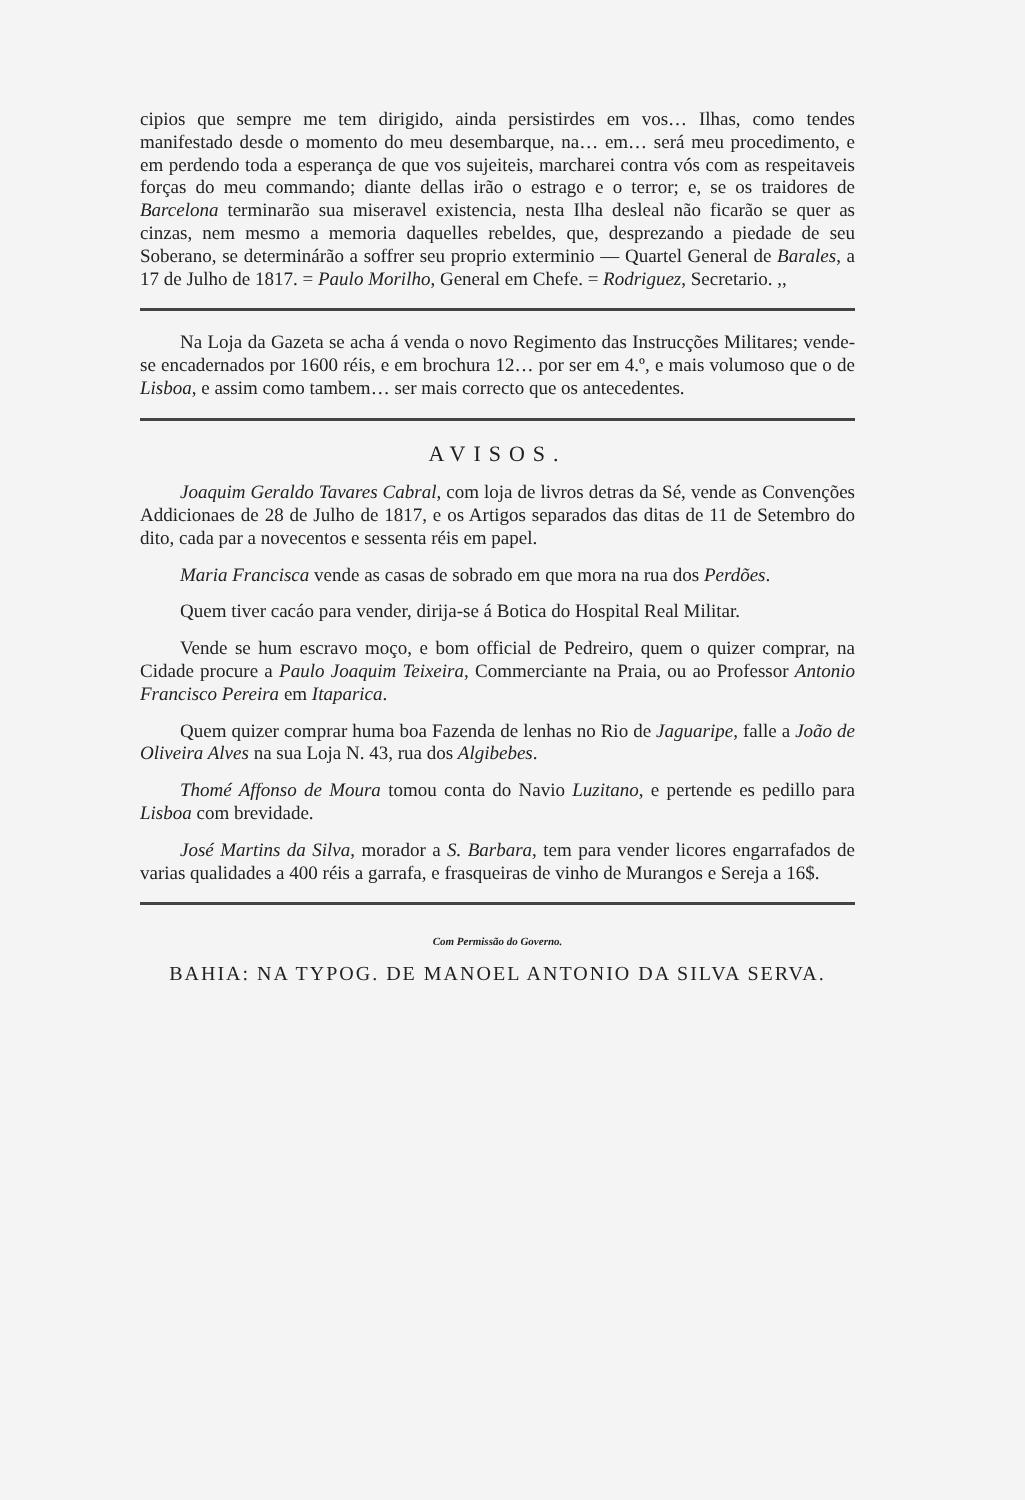cipios que sempre me tem dirigido, ainda persistirdes em vos… Ilhas, como tendes manifestado desde o momento do meu desembarque, na… em… será meu procedimento, e em perdendo toda a esperança de que vos sujeiteis, marcharei contra vós com as respeitaveis forças do meu commando; diante dellas irão o estrago e o terror; e, se os traidores de Barcelona terminarão sua miseravel existencia, nesta Ilha desleal não ficarão se quer as cinzas, nem mesmo a memoria daquelles rebeldes, que, desprezando a piedade de seu Soberano, se determinárão a soffrer seu proprio exterminio — Quartel General de Barales, a 17 de Julho de 1817. = Paulo Morilho, General em Chefe. = Rodriguez, Secretario. ,,
Na Loja da Gazeta se acha á venda o novo Regimento das Instrucções Militares; vende-se encadernados por 1600 réis, e em brochura 12… por ser em 4.º, e mais volumoso que o de Lisboa, e assim como tambem… ser mais correcto que os antecedentes.
AVISOS.
Joaquim Geraldo Tavares Cabral, com loja de livros detras da Sé, vende as Convenções Addicionaes de 28 de Julho de 1817, e os Artigos separados das ditas de 11 de Setembro do dito, cada par a novecentos e sessenta réis em papel.
Maria Francisca vende as casas de sobrado em que mora na rua dos Perdões.
Quem tiver cacáo para vender, dirija-se á Botica do Hospital Real Militar.
Vende se hum escravo moço, e bom official de Pedreiro, quem o quizer comprar, na Cidade procure a Paulo Joaquim Teixeira, Commerciante na Praia, ou ao Professor Antonio Francisco Pereira em Itaparica.
Quem quizer comprar huma boa Fazenda de lenhas no Rio de Jaguaripe, falle a João de Oliveira Alves na sua Loja N. 43, rua dos Algibebes.
Thomé Affonso de Moura tomou conta do Navio Luzitano, e pertende es pedillo para Lisboa com brevidade.
José Martins da Silva, morador a S. Barbara, tem para vender licores engarrafados de varias qualidades a 400 réis a garrafa, e frasqueiras de vinho de Murangos e Sereja a 16$.
Com Permissão do Governo.
BAHIA: NA TYPOG. DE MANOEL ANTONIO DA SILVA SERVA.